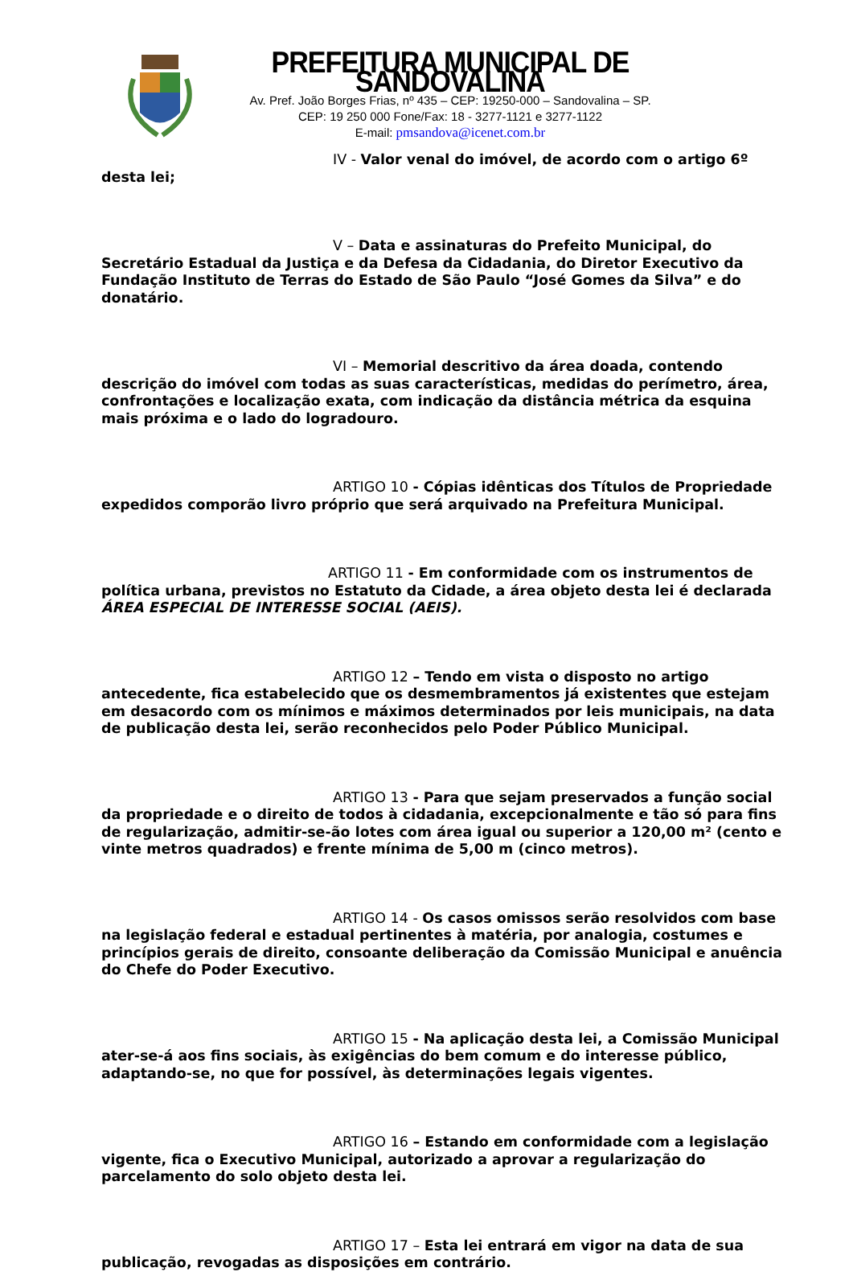PREFEITURA MUNICIPAL DE SANDOVALINA
Av. Pref. João Borges Frias, nº 435 – CEP: 19250-000 – Sandovalina – SP.
CEP: 19 250 000 Fone/Fax: 18 - 3277-1121 e 3277-1122
E-mail: pmsandova@icenet.com.br
IV - Valor venal do imóvel, de acordo com o artigo 6º desta lei;
V – Data e assinaturas do Prefeito Municipal, do Secretário Estadual da Justiça e da Defesa da Cidadania, do Diretor Executivo da Fundação Instituto de Terras do Estado de São Paulo “José Gomes da Silva” e do donatário.
VI – Memorial descritivo da área doada, contendo descrição do imóvel com todas as suas características, medidas do perímetro, área, confrontações e localização exata, com indicação da distância métrica da esquina mais próxima e o lado do logradouro.
ARTIGO 10 - Cópias idênticas dos Títulos de Propriedade expedidos comporão livro próprio que será arquivado na Prefeitura Municipal.
ARTIGO 11 - Em conformidade com os instrumentos de política urbana, previstos no Estatuto da Cidade, a área objeto desta lei é declarada ÁREA ESPECIAL DE INTERESSE SOCIAL (AEIS).
ARTIGO 12 – Tendo em vista o disposto no artigo antecedente, fica estabelecido que os desmembramentos já existentes que estejam em desacordo com os mínimos e máximos determinados por leis municipais, na data de publicação desta lei, serão reconhecidos pelo Poder Público Municipal.
ARTIGO 13 - Para que sejam preservados a função social da propriedade e o direito de todos à cidadania, excepcionalmente e tão só para fins de regularização, admitir-se-ão lotes com área igual ou superior a 120,00 m² (cento e vinte metros quadrados) e frente mínima de 5,00 m (cinco metros).
ARTIGO 14 - Os casos omissos serão resolvidos com base na legislação federal e estadual pertinentes à matéria, por analogia, costumes e princípios gerais de direito, consoante deliberação da Comissão Municipal e anuência do Chefe do Poder Executivo.
ARTIGO 15 - Na aplicação desta lei, a Comissão Municipal ater-se-á aos fins sociais, às exigências do bem comum e do interesse público, adaptando-se, no que for possível, às determinações legais vigentes.
ARTIGO 16 – Estando em conformidade com a legislação vigente, fica o Executivo Municipal, autorizado a aprovar a regularização do parcelamento do solo objeto desta lei.
ARTIGO 17 – Esta lei entrará em vigor na data de sua publicação, revogadas as disposições em contrário.